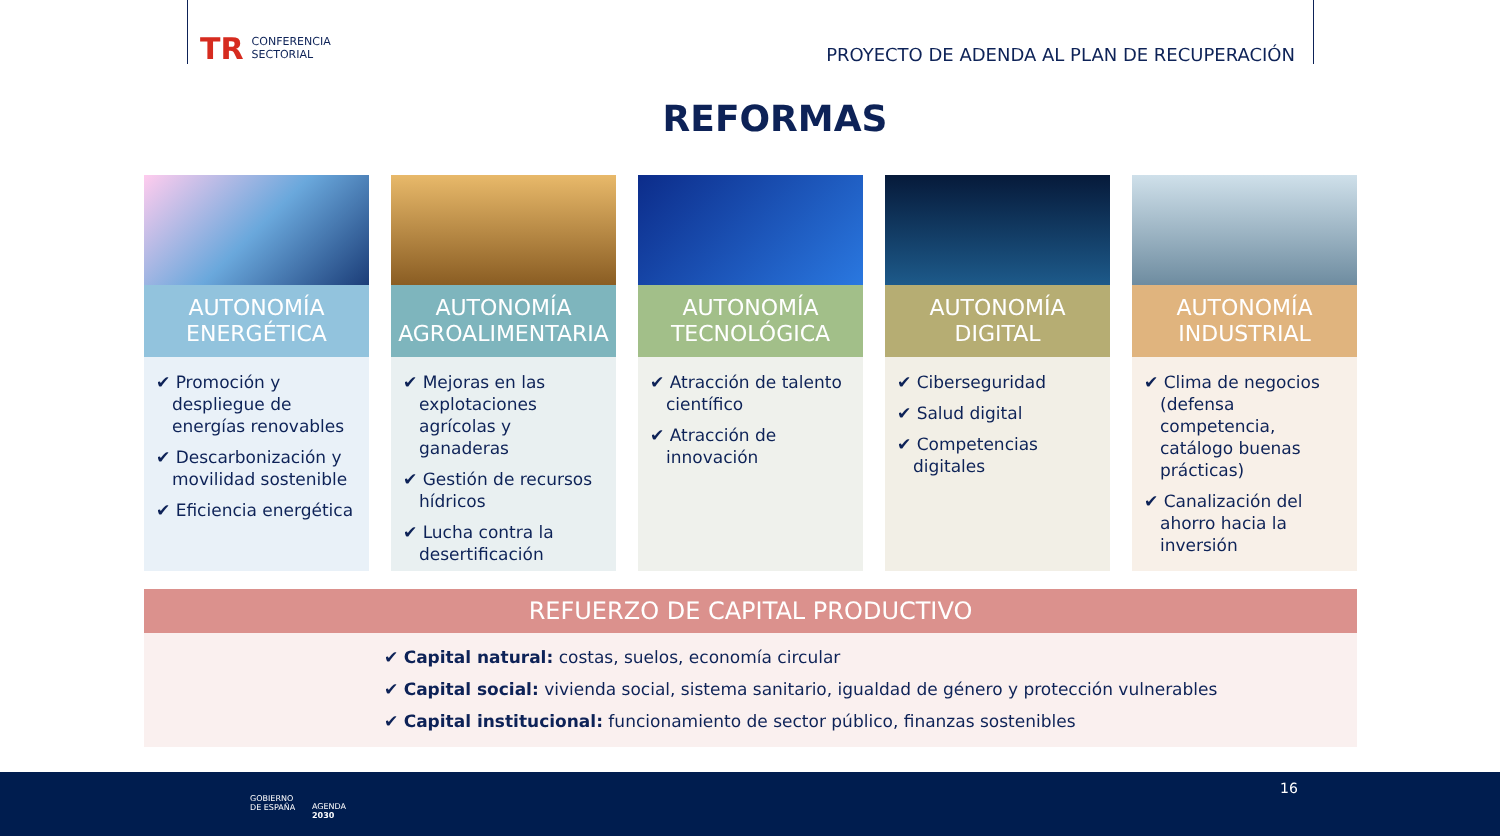TR CONFERENCIA
SECTORIAL
PROYECTO DE ADENDA AL PLAN DE RECUPERACIÓN
REFORMAS
AUTONOMÍA
ENERGÉTICA
✔ Promoción y despliegue de energías renovables
✔ Descarbonización y movilidad sostenible
✔ Eficiencia energética
AUTONOMÍA
AGROALIMENTARIA
✔ Mejoras en las explotaciones agrícolas y ganaderas
✔ Gestión de recursos hídricos
✔ Lucha contra la desertificación
AUTONOMÍA
TECNOLÓGICA
✔ Atracción de talento científico
✔ Atracción de innovación
AUTONOMÍA
DIGITAL
✔ Ciberseguridad
✔ Salud digital
✔ Competencias digitales
AUTONOMÍA
INDUSTRIAL
✔ Clima de negocios (defensa competencia, catálogo buenas prácticas)
✔ Canalización del ahorro hacia la inversión
REFUERZO DE CAPITAL PRODUCTIVO
✔ Capital natural: costas, suelos, economía circular
✔ Capital social: vivienda social, sistema sanitario, igualdad de género y protección vulnerables
✔ Capital institucional: funcionamiento de sector público, finanzas sostenibles
GOBIERNO
DE ESPAÑA
AGENDA
2030
16